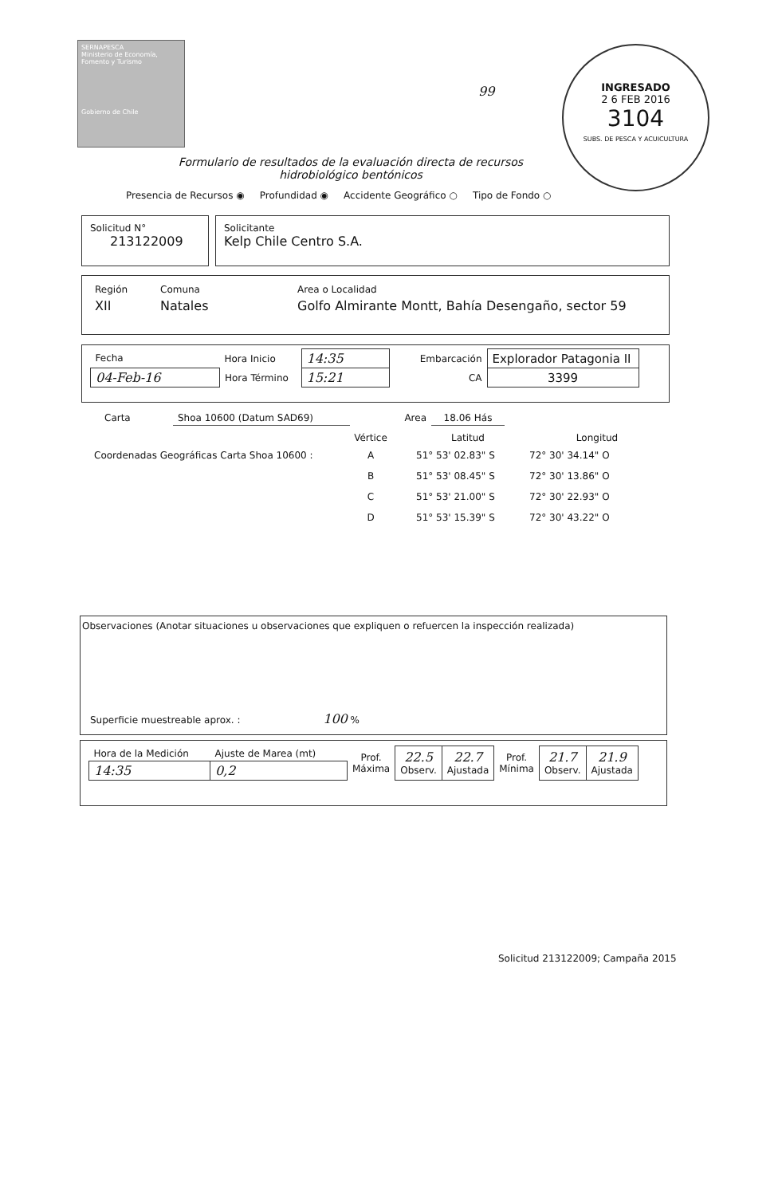SERNAPESCA
Ministerio de Economía, Fomento y Turismo
Gobierno de Chile
99
INGRESADO
2 6 FEB 2016
3104
SUBS. DE PESCA Y ACUICULTURA
Formulario de resultados de la evaluación directa de recursos
hidrobiológico bentónicos
Presencia de Recursos ◉ Profundidad ◉ Accidente Geográfico ○ Tipo de Fondo ○
Solicitud N°
213122009
Solicitante
Kelp Chile Centro S.A.
| Región | Comuna | Area o Localidad |
| XII | Natales | Golfo Almirante Montt, Bahía Desengaño, sector 59 |
| Fecha | Hora Inicio | 14:35 | Embarcación | Explorador Patagonia II |
| 04-Feb-16 | Hora Término | 15:21 | CA | 3399 |
| Carta | Shoa 10600 (Datum SAD69) | Area | 18.06 Hás |
| | Vértice | Latitud | Longitud |
| Coordenadas Geográficas Carta Shoa 10600 : | A | 51° 53' 02.83" S | 72° 30' 34.14" O |
| | B | 51° 53' 08.45" S | 72° 30' 13.86" O |
| | C | 51° 53' 21.00" S | 72° 30' 22.93" O |
| | D | 51° 53' 15.39" S | 72° 30' 43.22" O |
Observaciones (Anotar situaciones u observaciones que expliquen o refuercen la inspección realizada)
Superficie muestreable aprox. : 100 %
| Hora de la Medición | Ajuste de Marea (mt) | Prof. Máxima | 22.5 Observ. | 22.7 Ajustada | Prof. Mínima | 21.7 Observ. | 21.9 Ajustada |
| 14:35 | 0,2 | | | | | | |
Solicitud 213122009; Campaña 2015